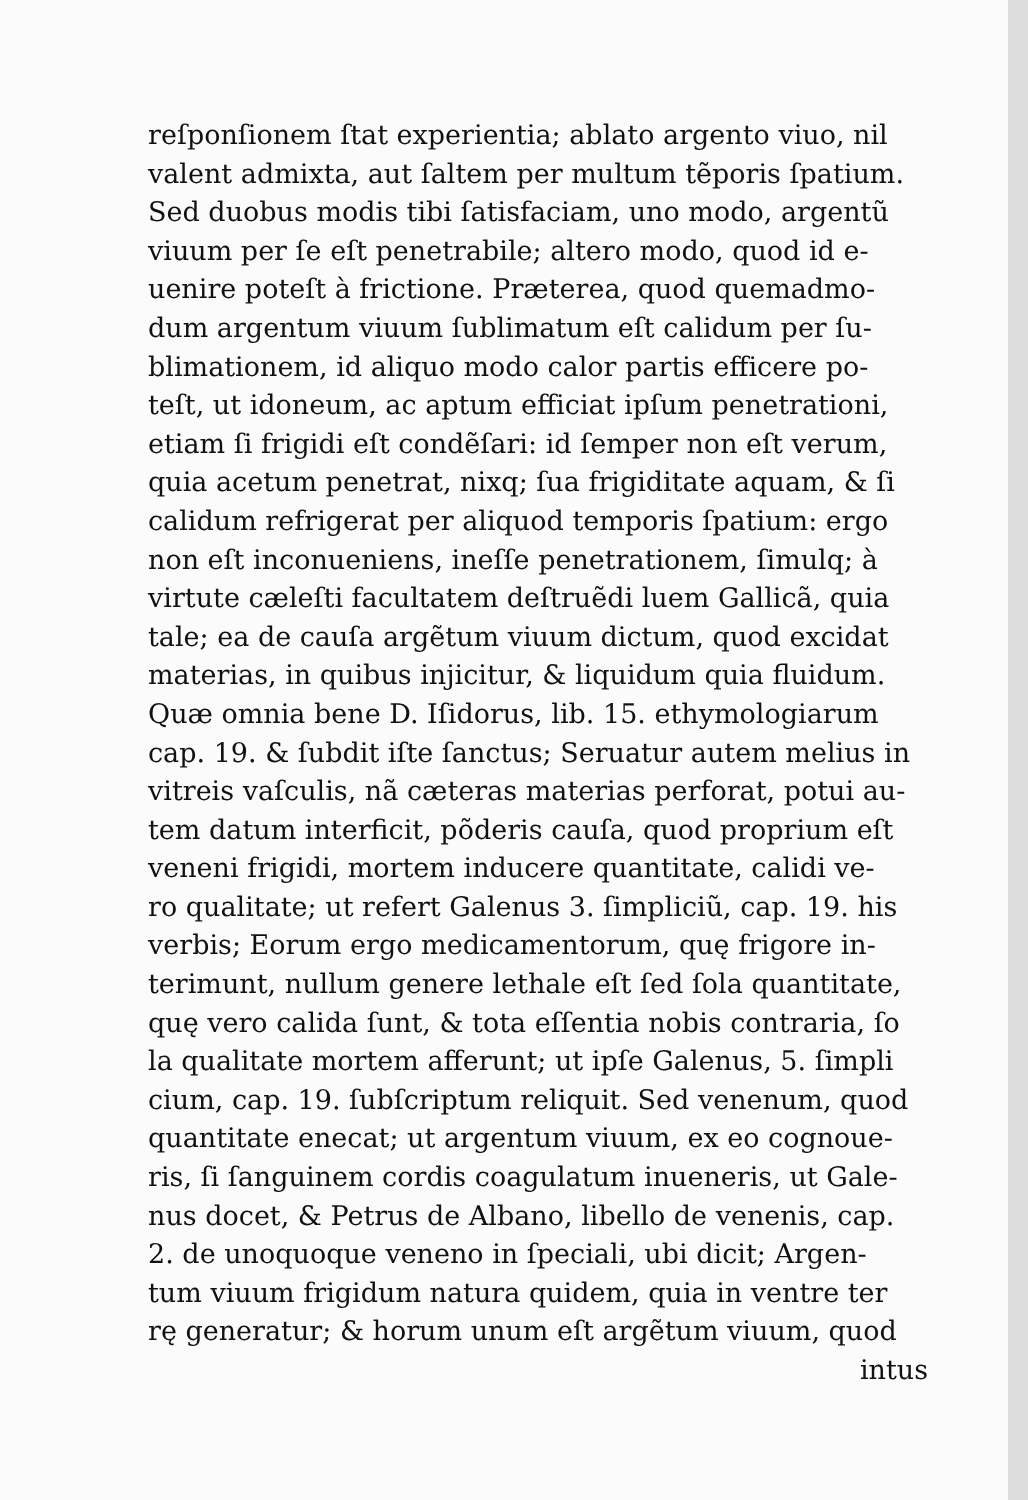reſponſionem ſtat experientia; ablato argento viuo, nil
valent admixta, aut ſaltem per multum tẽporis ſpatium.
Sed duobus modis tibi ſatisfaciam, uno modo, argentũ
viuum per ſe eſt penetrabile; altero modo, quod id e-
uenire poteſt à frictione. Præterea, quod quemadmo-
dum argentum viuum ſublimatum eſt calidum per ſu-
blimationem, id aliquo modo calor partis efficere po-
teſt, ut idoneum, ac aptum efficiat ipſum penetrationi,
etiam ſi frigidi eſt condẽſari: id ſemper non eſt verum,
quia acetum penetrat, nixq; ſua frigiditate aquam, & ſi
calidum refrigerat per aliquod temporis ſpatium: ergo
non eſt inconueniens, ineſſe penetrationem, ſimulq; à
virtute cæleſti facultatem deſtruẽdi luem Gallicã, quia
tale; ea de cauſa argẽtum viuum dictum, quod excidat
materias, in quibus injicitur, & liquidum quia fluidum.
Quæ omnia bene D. Iſidorus, lib. 15. ethymologiarum
cap. 19. & ſubdit iſte ſanctus; Seruatur autem melius in
vitreis vaſculis, nã cæteras materias perforat, potui au-
tem datum interficit, põderis cauſa, quod proprium eſt
veneni frigidi, mortem inducere quantitate, calidi ve-
ro qualitate; ut refert Galenus 3. ſimpliciũ, cap. 19. his
verbis; Eorum ergo medicamentorum, quę frigore in-
terimunt, nullum genere lethale eſt ſed ſola quantitate,
quę vero calida ſunt, & tota eſſentia nobis contraria, ſo
la qualitate mortem afferunt; ut ipſe Galenus, 5. ſimpli
cium, cap. 19. ſubſcriptum reliquit. Sed venenum, quod
quantitate enecat; ut argentum viuum, ex eo cognoue-
ris, ſi ſanguinem cordis coagulatum inueneris, ut Gale-
nus docet, & Petrus de Albano, libello de venenis, cap.
2. de unoquoque veneno in ſpeciali, ubi dicit; Argen-
tum viuum frigidum natura quidem, quia in ventre ter
rę generatur; & horum unum eſt argẽtum viuum, quod
intus